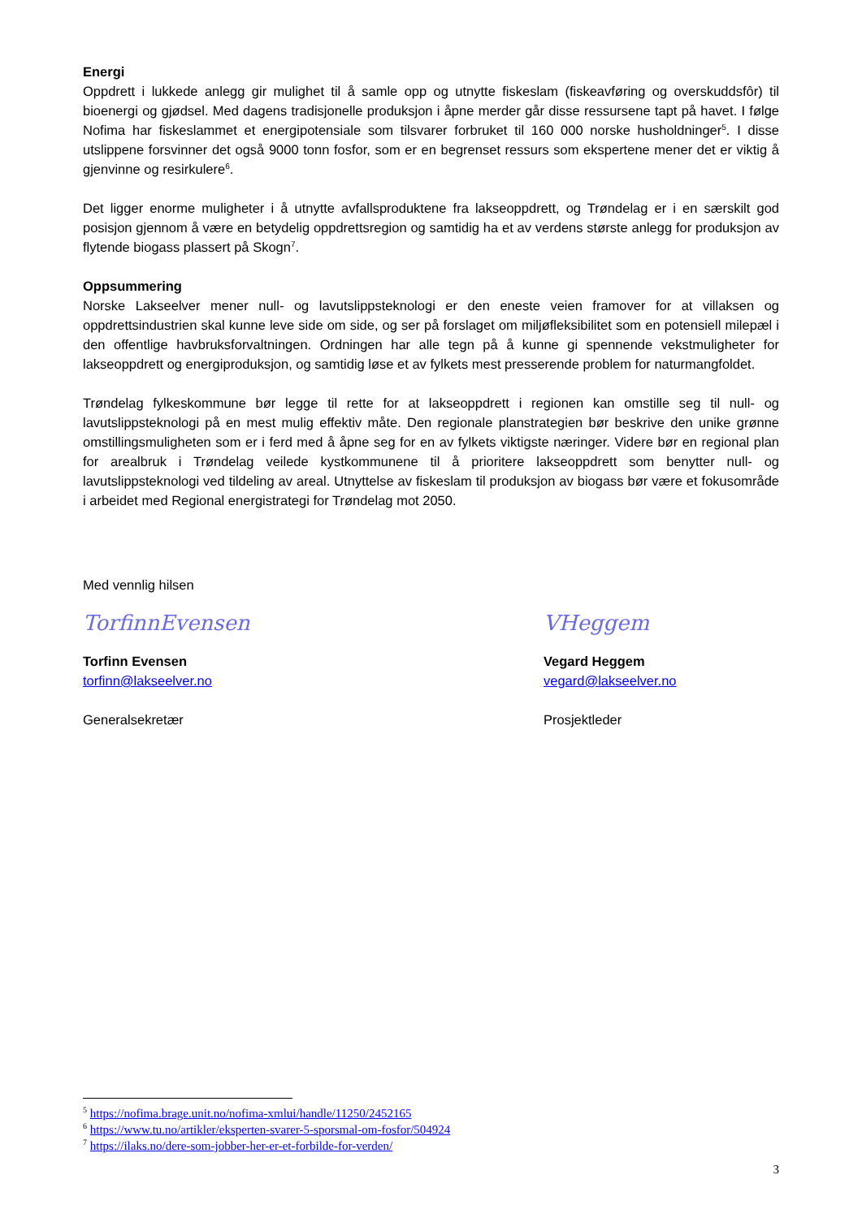Energi
Oppdrett i lukkede anlegg gir mulighet til å samle opp og utnytte fiskeslam (fiskeavføring og overskuddsfôr) til bioenergi og gjødsel. Med dagens tradisjonelle produksjon i åpne merder går disse ressursene tapt på havet. I følge Nofima har fiskeslammet et energipotensiale som tilsvarer forbruket til 160 000 norske husholdninger<sup>5</sup>. I disse utslippene forsvinner det også 9000 tonn fosfor, som er en begrenset ressurs som ekspertene mener det er viktig å gjenvinne og resirkulere<sup>6</sup>.
Det ligger enorme muligheter i å utnytte avfallsproduktene fra lakseoppdrett, og Trøndelag er i en særskilt god posisjon gjennom å være en betydelig oppdrettsregion og samtidig ha et av verdens største anlegg for produksjon av flytende biogass plassert på Skogn<sup>7</sup>.
Oppsummering
Norske Lakseelver mener null- og lavutslippsteknologi er den eneste veien framover for at villaksen og oppdrettsindustrien skal kunne leve side om side, og ser på forslaget om miljøfleksibilitet som en potensiell milepæl i den offentlige havbruksforvaltningen. Ordningen har alle tegn på å kunne gi spennende vekstmuligheter for lakseoppdrett og energiproduksjon, og samtidig løse et av fylkets mest presserende problem for naturmangfoldet.
Trøndelag fylkeskommune bør legge til rette for at lakseoppdrett i regionen kan omstille seg til null- og lavutslippsteknologi på en mest mulig effektiv måte. Den regionale planstrategien bør beskrive den unike grønne omstillingsmuligheten som er i ferd med å åpne seg for en av fylkets viktigste næringer. Videre bør en regional plan for arealbruk i Trøndelag veilede kystkommunene til å prioritere lakseoppdrett som benytter null- og lavutslippsteknologi ved tildeling av areal. Utnyttelse av fiskeslam til produksjon av biogass bør være et fokusområde i arbeidet med Regional energistrategi for Trøndelag mot 2050.
Med vennlig hilsen
TorfinnEvensen
Torfinn Evensen
torfinn@lakseelver.no
Generalsekretær
VHeggem
Vegard Heggem
vegard@lakseelver.no
Prosjektleder
<sup>5</sup> https://nofima.brage.unit.no/nofima-xmlui/handle/11250/2452165
<sup>6</sup> https://www.tu.no/artikler/eksperten-svarer-5-sporsmal-om-fosfor/504924
<sup>7</sup> https://ilaks.no/dere-som-jobber-her-er-et-forbilde-for-verden/
3